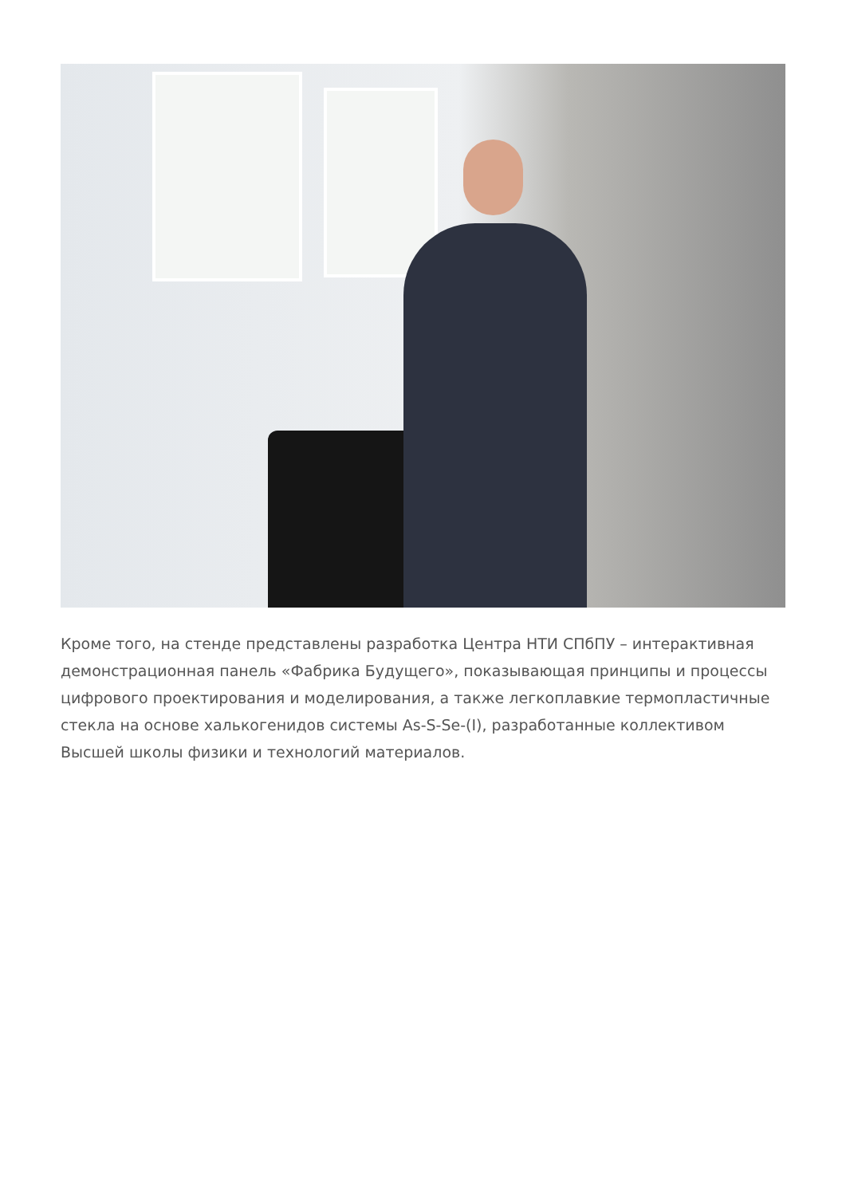Кроме того, на стенде представлены разработка Центра НТИ СПбПУ – интерактивная демонстрационная панель «Фабрика Будущего», показывающая принципы и процессы цифрового проектирования и моделирования, а также легкоплавкие термопластичные стекла на основе халькогенидов системы As-S-Se-(I), разработанные коллективом Высшей школы физики и технологий материалов.